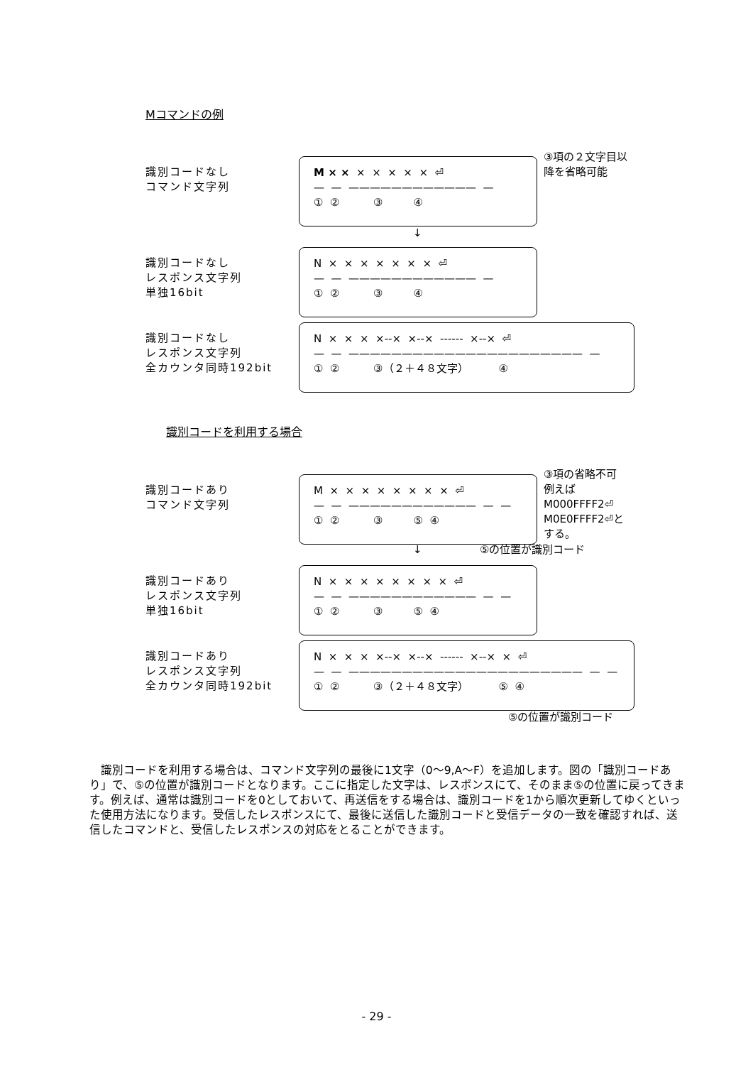Mコマンドの例
識別コードなし
コマンド文字列
M × × × × × × × ⏎
— — ———————————— —
① ② ③ ④
③項の２文字目以
降を省略可能
↓
識別コードなし
レスポンス文字列
単独16bit
N × × × × × × × ⏎
— — ———————————— —
① ② ③ ④
識別コードなし
レスポンス文字列
全カウンタ同時192bit
N × × × ×--× ×--× ------ ×--× ⏎
— — —————————————————————— —
① ② ③（２＋４８文字） ④
識別コードを利用する場合
識別コードあり
コマンド文字列
M × × × × × × × × ⏎
— — ———————————— — —
① ② ③ ⑤ ④
③項の省略不可
例えば
M000FFFF2⏎
M0E0FFFF2⏎と
する。
↓ ⑤の位置が識別コード
識別コードあり
レスポンス文字列
単独16bit
N × × × × × × × × ⏎
— — ———————————— — —
① ② ③ ⑤ ④
識別コードあり
レスポンス文字列
全カウンタ同時192bit
N × × × ×--× ×--× ------ ×--× × ⏎
— — —————————————————————— — —
① ② ③（２＋４８文字） ⑤ ④
⑤の位置が識別コード
　識別コードを利用する場合は、コマンド文字列の最後に1文字（0～9,A～F）を追加します。図の「識別コードあり」で、⑤の位置が識別コードとなります。ここに指定した文字は、レスポンスにて、そのまま⑤の位置に戻ってきます。例えば、通常は識別コードを0としておいて、再送信をする場合は、識別コードを1から順次更新してゆくといった使用方法になります。受信したレスポンスにて、最後に送信した識別コードと受信データの一致を確認すれば、送信したコマンドと、受信したレスポンスの対応をとることができます。
- 29 -